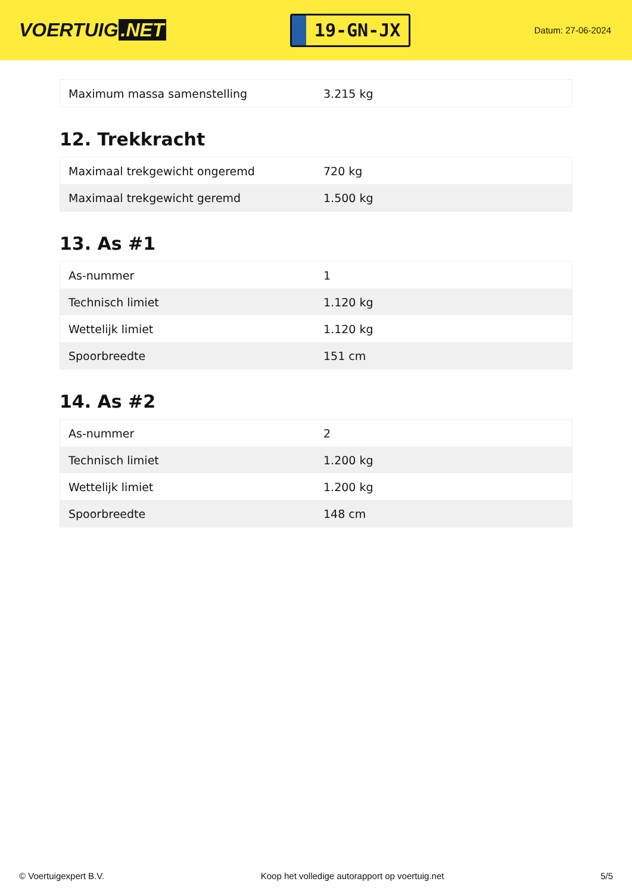VOERTUIG.NET
19-GN-JX
Datum: 27-06-2024
| Maximum massa samenstelling | 3.215 kg |
12. Trekkracht
| Maximaal trekgewicht ongeremd | 720 kg |
| Maximaal trekgewicht geremd | 1.500 kg |
13. As #1
| As-nummer | 1 |
| Technisch limiet | 1.120 kg |
| Wettelijk limiet | 1.120 kg |
| Spoorbreedte | 151 cm |
14. As #2
| As-nummer | 2 |
| Technisch limiet | 1.200 kg |
| Wettelijk limiet | 1.200 kg |
| Spoorbreedte | 148 cm |
© Voertuigexpert B.V. Koop het volledige autorapport op voertuig.net 5/5